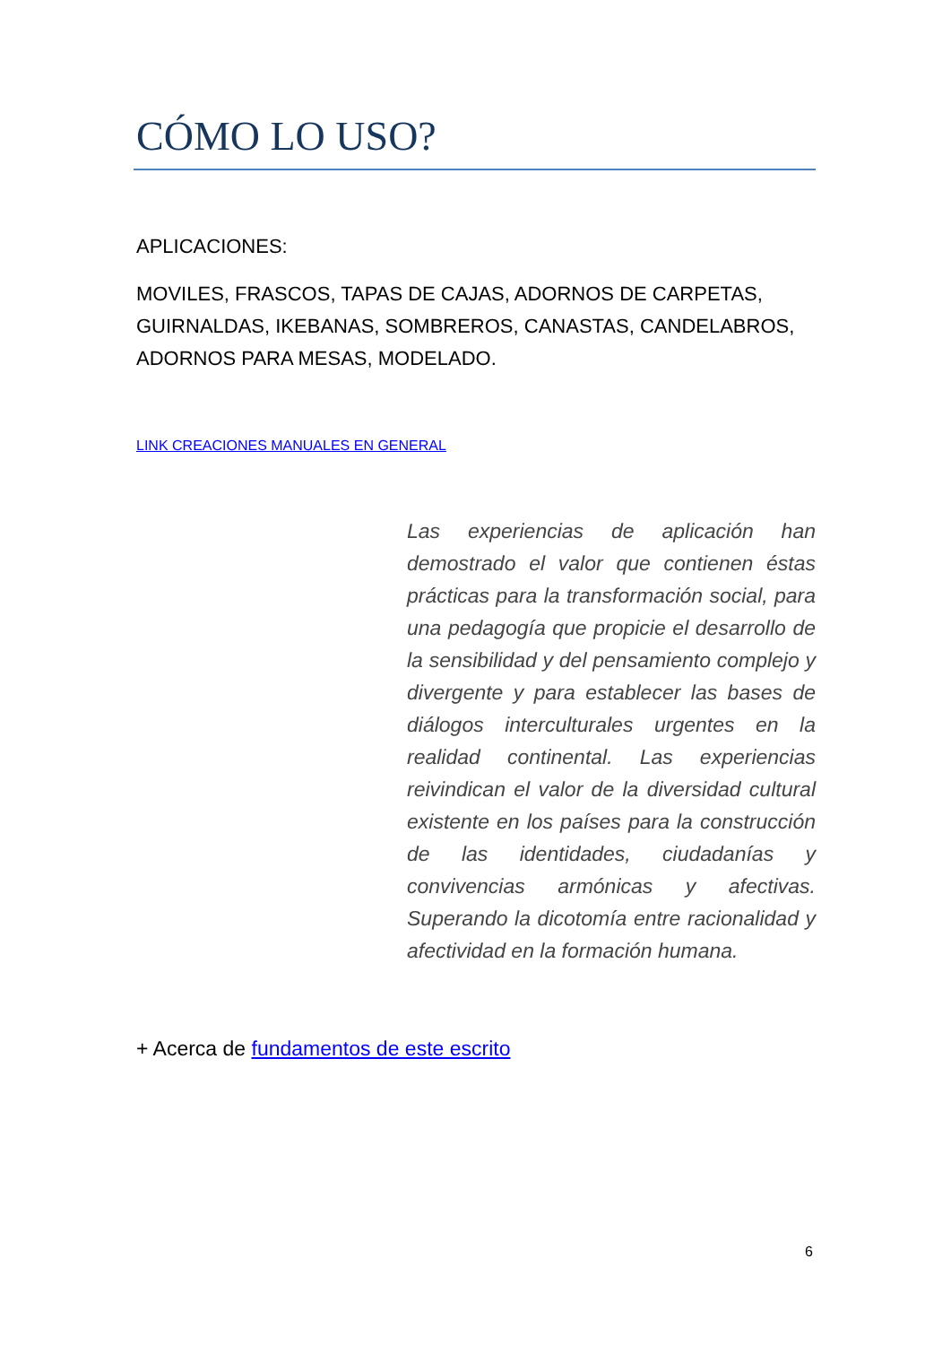CÓMO LO USO?
APLICACIONES:
MOVILES, FRASCOS, TAPAS DE CAJAS, ADORNOS DE CARPETAS, GUIRNALDAS, IKEBANAS, SOMBREROS, CANASTAS, CANDELABROS, ADORNOS PARA MESAS, MODELADO.
LINK CREACIONES MANUALES EN GENERAL
Las experiencias de aplicación han demostrado el valor que contienen éstas prácticas para la transformación social, para una pedagogía que propicie el desarrollo de la sensibilidad y del pensamiento complejo y divergente y para establecer las bases de diálogos interculturales urgentes en la realidad continental. Las experiencias reivindican el valor de la diversidad cultural existente en los países para la construcción de las identidades, ciudadanías y convivencias armónicas y afectivas. Superando la dicotomía entre racionalidad y afectividad en la formación humana.
+ Acerca de fundamentos de este escrito
6